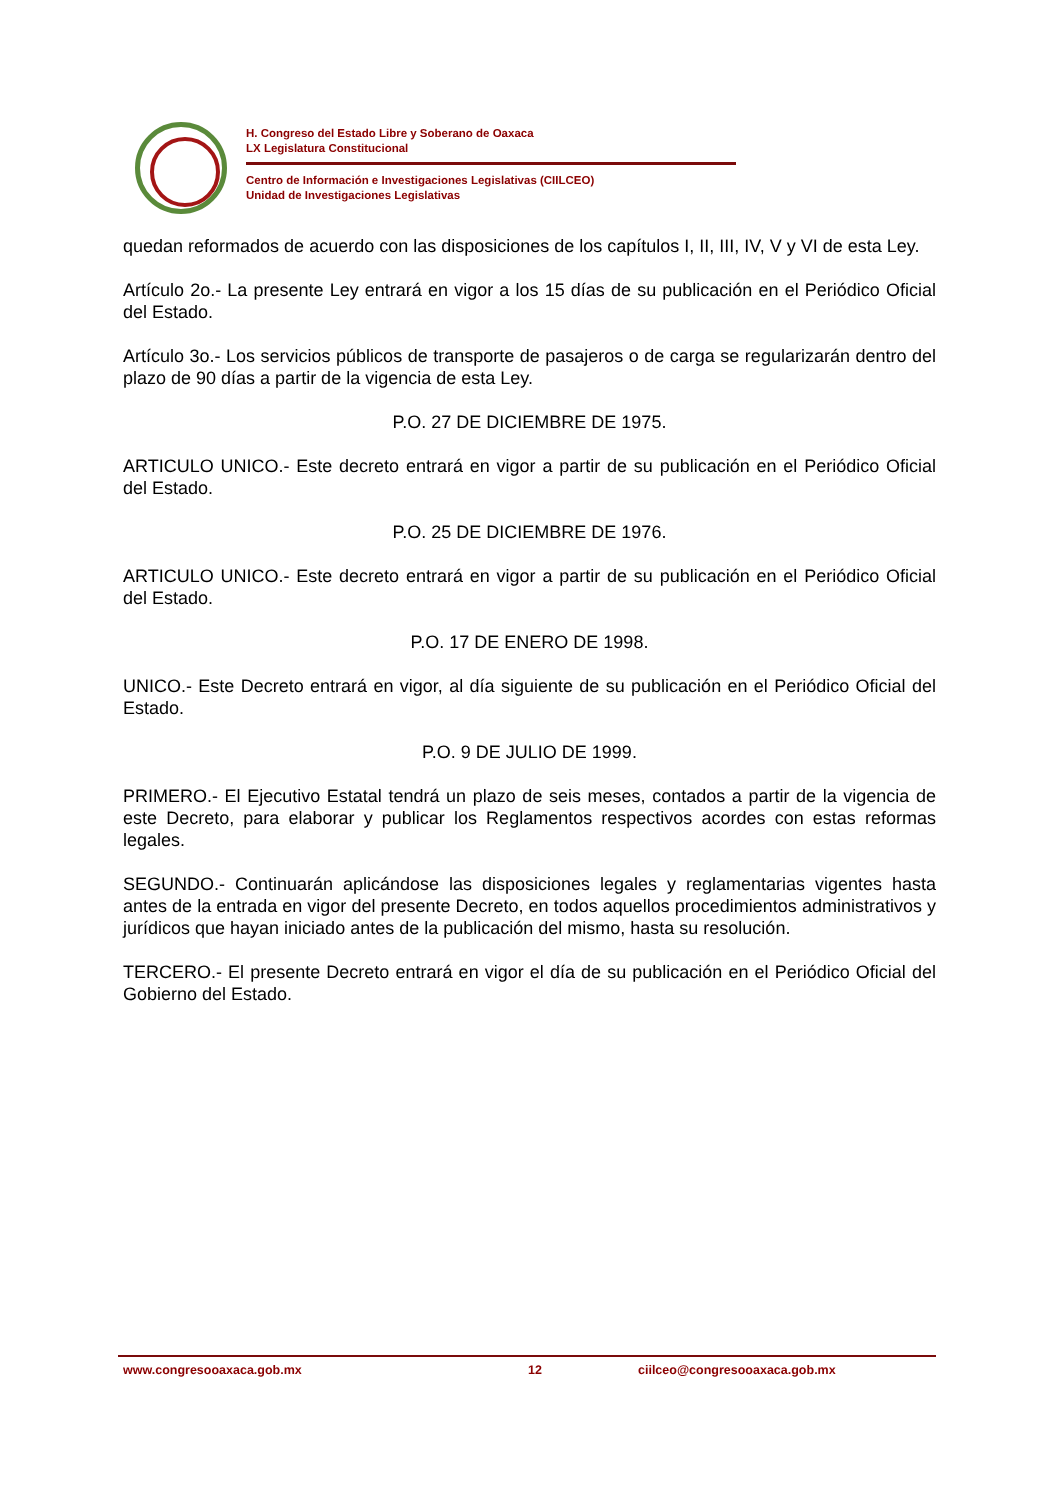H. Congreso del Estado Libre y Soberano de Oaxaca
LX Legislatura Constitucional
Centro de Información e Investigaciones Legislativas (CIILCEO)
Unidad de Investigaciones Legislativas
quedan reformados de acuerdo con las disposiciones de los capítulos I, II, III, IV, V y VI de esta Ley.
Artículo 2o.- La presente Ley entrará en vigor a los 15 días de su publicación en el Periódico Oficial del Estado.
Artículo 3o.- Los servicios públicos de transporte de pasajeros o de carga se regularizarán dentro del plazo de 90 días a partir de la vigencia de esta Ley.
P.O. 27 DE DICIEMBRE DE 1975.
ARTICULO UNICO.- Este decreto entrará en vigor a partir de su publicación en el Periódico Oficial del Estado.
P.O. 25 DE DICIEMBRE DE 1976.
ARTICULO UNICO.- Este decreto entrará en vigor a partir de su publicación en el Periódico Oficial del Estado.
P.O. 17 DE ENERO DE 1998.
UNICO.- Este Decreto entrará en vigor, al día siguiente de su publicación en el Periódico Oficial del Estado.
P.O. 9 DE JULIO DE 1999.
PRIMERO.- El Ejecutivo Estatal tendrá un plazo de seis meses, contados a partir de la vigencia de este Decreto, para elaborar y publicar los Reglamentos respectivos acordes con estas reformas legales.
SEGUNDO.- Continuarán aplicándose las disposiciones legales y reglamentarias vigentes hasta antes de la entrada en vigor del presente Decreto, en todos aquellos procedimientos administrativos y jurídicos que hayan iniciado antes de la publicación del mismo, hasta su resolución.
TERCERO.- El presente Decreto entrará en vigor el día de su publicación en el Periódico Oficial del Gobierno del Estado.
www.congresooaxaca.gob.mx 12 ciilceo@congresooaxaca.gob.mx